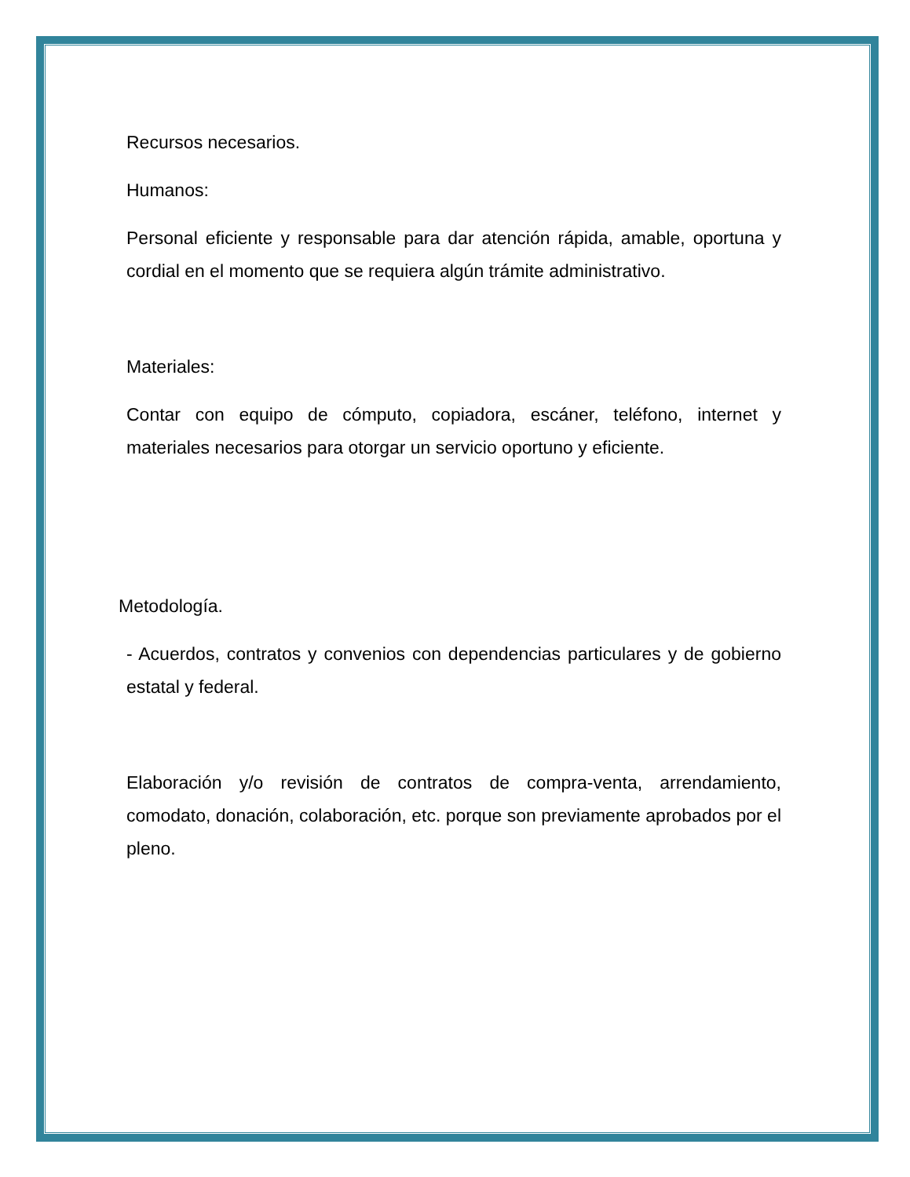Recursos necesarios.
Humanos:
Personal eficiente y responsable para dar atención rápida, amable, oportuna y cordial en el momento que se requiera algún trámite administrativo.
Materiales:
Contar con equipo de cómputo, copiadora, escáner, teléfono, internet y materiales necesarios para otorgar un servicio oportuno y eficiente.
Metodología.
- Acuerdos, contratos y convenios con dependencias particulares y de gobierno estatal y federal.
Elaboración y/o revisión de contratos de compra-venta, arrendamiento, comodato, donación, colaboración, etc. porque son previamente aprobados por el pleno.